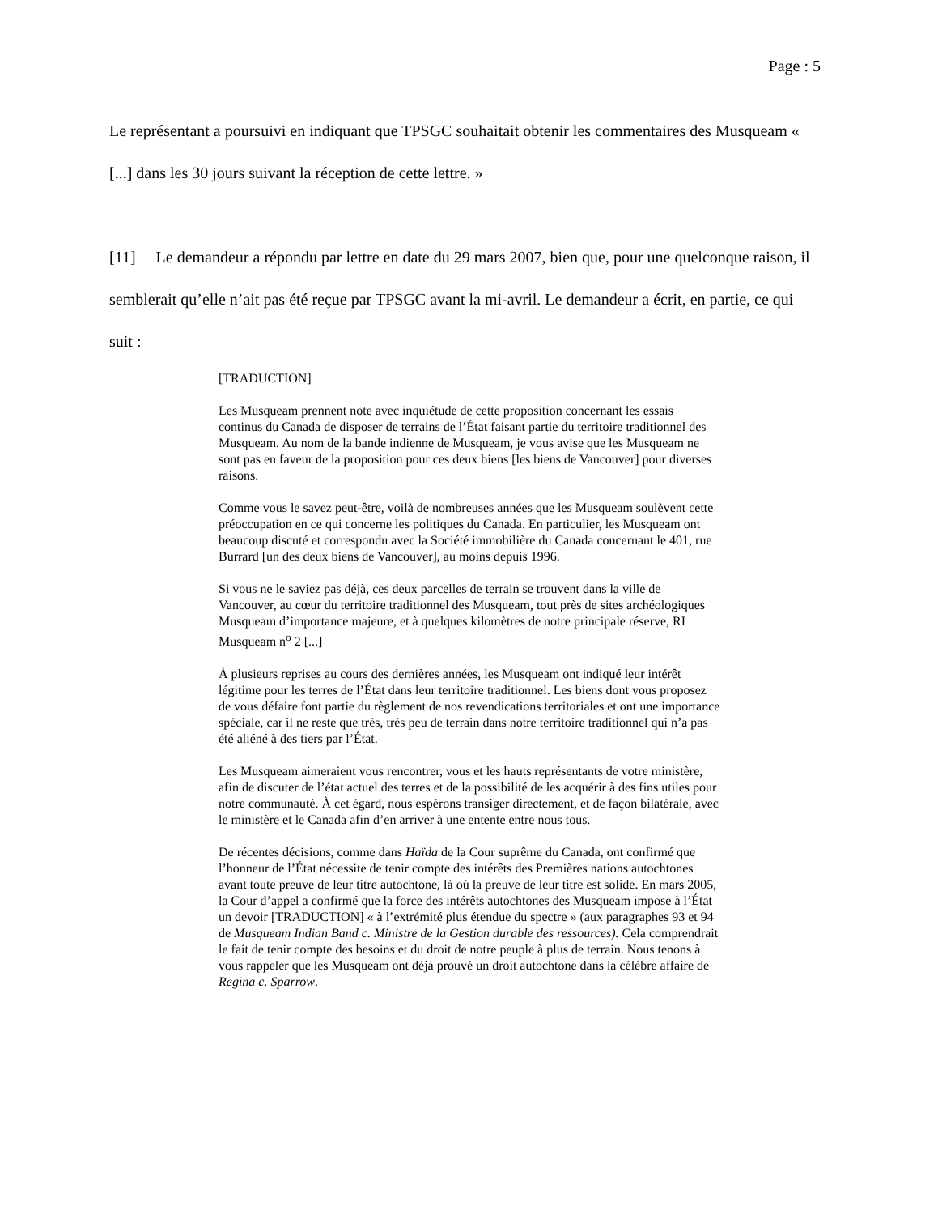Page : 5
Le représentant a poursuivi en indiquant que TPSGC souhaitait obtenir les commentaires des Musqueam « [...] dans les 30 jours suivant la réception de cette lettre. »
[11] Le demandeur a répondu par lettre en date du 29 mars 2007, bien que, pour une quelconque raison, il semblerait qu’elle n’ait pas été reçue par TPSGC avant la mi-avril. Le demandeur a écrit, en partie, ce qui suit :
[TRADUCTION]
Les Musqueam prennent note avec inquiétude de cette proposition concernant les essais continus du Canada de disposer de terrains de l’État faisant partie du territoire traditionnel des Musqueam. Au nom de la bande indienne de Musqueam, je vous avise que les Musqueam ne sont pas en faveur de la proposition pour ces deux biens [les biens de Vancouver] pour diverses raisons.
Comme vous le savez peut-être, voilà de nombreuses années que les Musqueam soulèvent cette préoccupation en ce qui concerne les politiques du Canada. En particulier, les Musqueam ont beaucoup discuté et correspondu avec la Société immobilière du Canada concernant le 401, rue Burrard [un des deux biens de Vancouver], au moins depuis 1996.
Si vous ne le saviez pas déjà, ces deux parcelles de terrain se trouvent dans la ville de Vancouver, au cœur du territoire traditionnel des Musqueam, tout près de sites archéologiques Musqueam d’importance majeure, et à quelques kilomètres de notre principale réserve, RI Musqueam n<sup>o</sup> 2 [...]
À plusieurs reprises au cours des dernières années, les Musqueam ont indiqué leur intérêt légitime pour les terres de l’État dans leur territoire traditionnel. Les biens dont vous proposez de vous défaire font partie du règlement de nos revendications territoriales et ont une importance spéciale, car il ne reste que très, très peu de terrain dans notre territoire traditionnel qui n’a pas été aliéné à des tiers par l’État.
Les Musqueam aimeraient vous rencontrer, vous et les hauts représentants de votre ministère, afin de discuter de l’état actuel des terres et de la possibilité de les acquérir à des fins utiles pour notre communauté. À cet égard, nous espérons transiger directement, et de façon bilatérale, avec le ministère et le Canada afin d’en arriver à une entente entre nous tous.
De récentes décisions, comme dans Haïda de la Cour suprême du Canada, ont confirmé que l’honneur de l’État nécessite de tenir compte des intérêts des Premières nations autochtones avant toute preuve de leur titre autochtone, là où la preuve de leur titre est solide. En mars 2005, la Cour d’appel a confirmé que la force des intérêts autochtones des Musqueam impose à l’État un devoir [TRADUCTION] « à l’extrémité plus étendue du spectre » (aux paragraphes 93 et 94 de Musqueam Indian Band c. Ministre de la Gestion durable des ressources). Cela comprendrait le fait de tenir compte des besoins et du droit de notre peuple à plus de terrain. Nous tenons à vous rappeler que les Musqueam ont déjà prouvé un droit autochtone dans la célèbre affaire de Regina c. Sparrow.